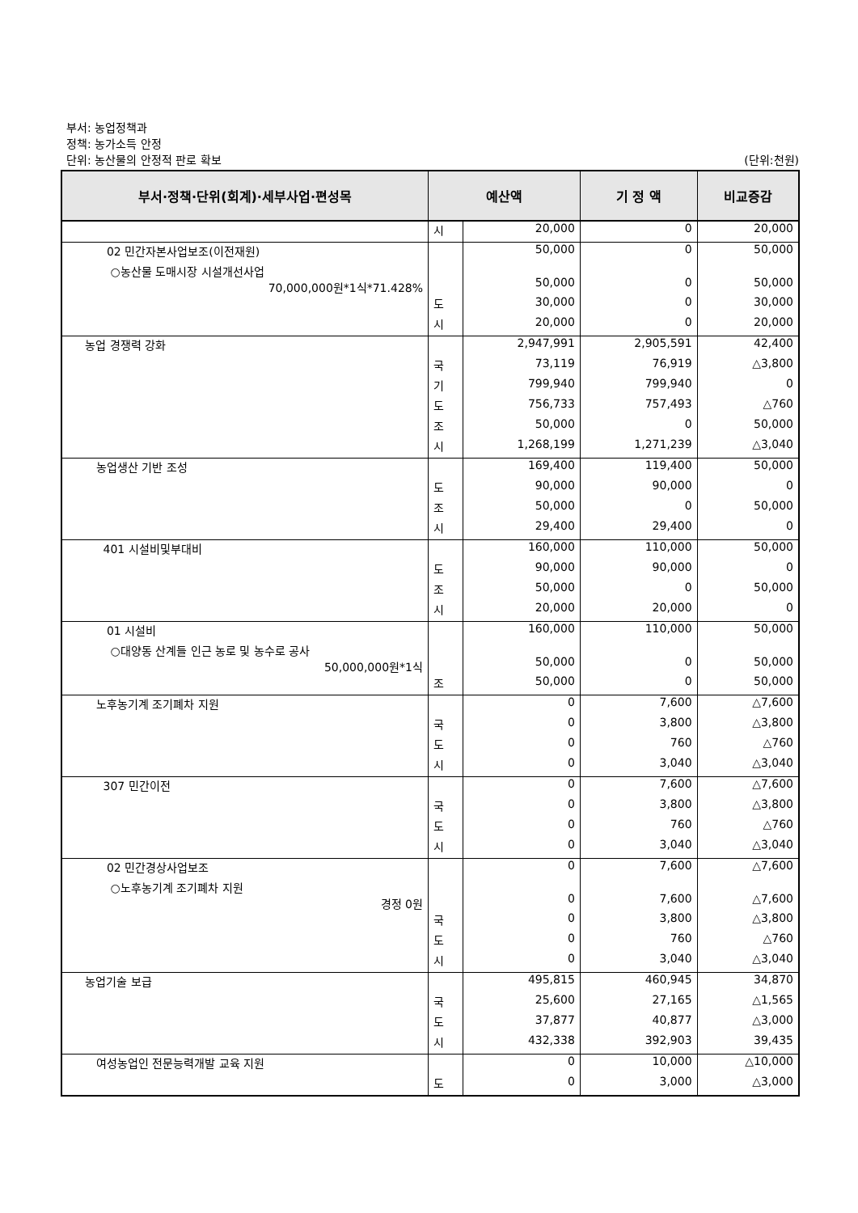부서: 농업정책과
정책: 농가소득 안정
단위: 농산물의 안정적 판로 확보
(단위:천원)
| 부서·정책·단위(회계)·세부사업·편성목 | 예산액 | | 기 정 액 | 비교증감 |
| --- | --- | --- | --- | --- |
| | 시 | 20,000 | 0 | 20,000 |
| 02 민간자본사업보조(이전재원) | | 50,000 | 0 | 50,000 |
| ○농산물 도매시장 시설개선사업 70,000,000원*1식*71.428% | | 50,000 | 0 | 50,000 |
| | 도 | 30,000 | 0 | 30,000 |
| | 시 | 20,000 | 0 | 20,000 |
| 농업 경쟁력 강화 | | 2,947,991 | 2,905,591 | 42,400 |
| | 국 | 73,119 | 76,919 | △3,800 |
| | 기 | 799,940 | 799,940 | 0 |
| | 도 | 756,733 | 757,493 | △760 |
| | 조 | 50,000 | 0 | 50,000 |
| | 시 | 1,268,199 | 1,271,239 | △3,040 |
| 농업생산 기반 조성 | | 169,400 | 119,400 | 50,000 |
| | 도 | 90,000 | 90,000 | 0 |
| | 조 | 50,000 | 0 | 50,000 |
| | 시 | 29,400 | 29,400 | 0 |
| 401 시설비및부대비 | | 160,000 | 110,000 | 50,000 |
| | 도 | 90,000 | 90,000 | 0 |
| | 조 | 50,000 | 0 | 50,000 |
| | 시 | 20,000 | 20,000 | 0 |
| 01 시설비 | | 160,000 | 110,000 | 50,000 |
| ○대양동 산계들 인근 농로 및 농수로 공사 50,000,000원*1식 | | 50,000 | 0 | 50,000 |
| | 조 | 50,000 | 0 | 50,000 |
| 노후농기계 조기폐차 지원 | | 0 | 7,600 | △7,600 |
| | 국 | 0 | 3,800 | △3,800 |
| | 도 | 0 | 760 | △760 |
| | 시 | 0 | 3,040 | △3,040 |
| 307 민간이전 | | 0 | 7,600 | △7,600 |
| | 국 | 0 | 3,800 | △3,800 |
| | 도 | 0 | 760 | △760 |
| | 시 | 0 | 3,040 | △3,040 |
| 02 민간경상사업보조 | | 0 | 7,600 | △7,600 |
| ○노후농기계 조기폐차 지원 경정 0원 | | 0 | 7,600 | △7,600 |
| | 국 | 0 | 3,800 | △3,800 |
| | 도 | 0 | 760 | △760 |
| | 시 | 0 | 3,040 | △3,040 |
| 농업기술 보급 | | 495,815 | 460,945 | 34,870 |
| | 국 | 25,600 | 27,165 | △1,565 |
| | 도 | 37,877 | 40,877 | △3,000 |
| | 시 | 432,338 | 392,903 | 39,435 |
| 여성농업인 전문능력개발 교육 지원 | | 0 | 10,000 | △10,000 |
| | 도 | 0 | 3,000 | △3,000 |